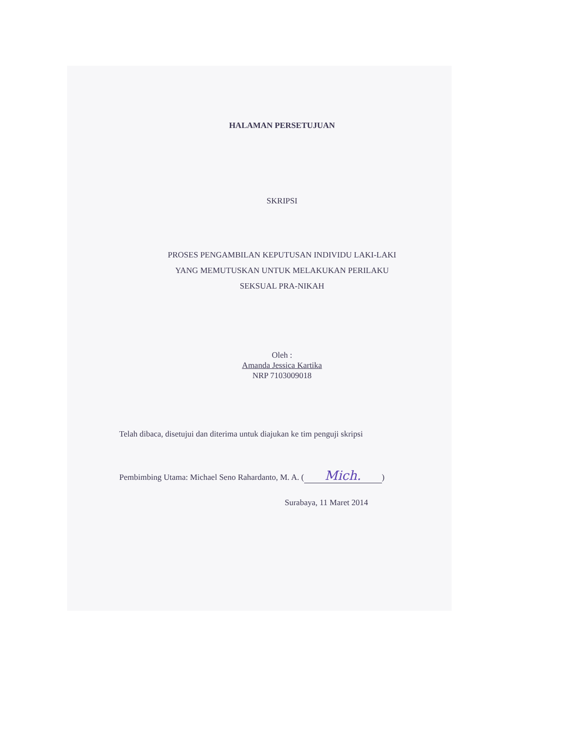HALAMAN PERSETUJUAN
SKRIPSI
PROSES PENGAMBILAN KEPUTUSAN INDIVIDU LAKI-LAKI
YANG MEMUTUSKAN UNTUK MELAKUKAN PERILAKU
SEKSUAL PRA-NIKAH
Oleh :
Amanda Jessica Kartika
NRP 7103009018
Telah dibaca, disetujui dan diterima untuk diajukan ke tim penguji skripsi
Pembimbing Utama: Michael Seno Rahardanto, M. A. (Mich.)
Surabaya, 11 Maret 2014